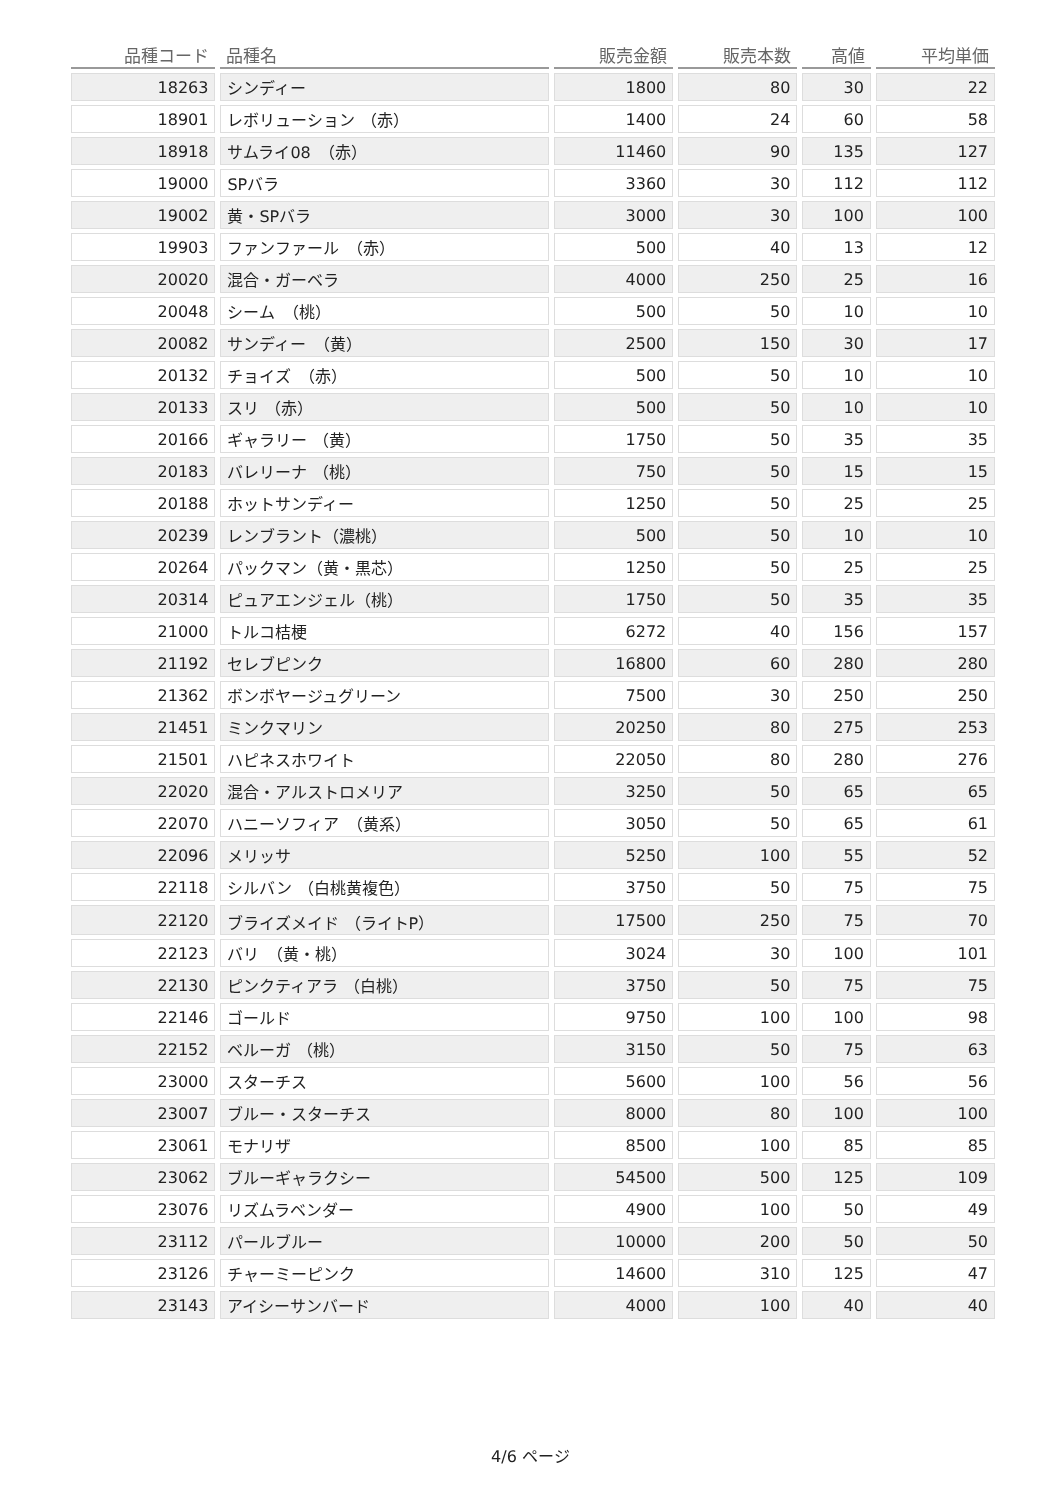| 品種コード | 品種名 | 販売金額 | 販売本数 | 高値 | 平均単価 |
| --- | --- | --- | --- | --- | --- |
| 18263 | シンディー | 1800 | 80 | 30 | 22 |
| 18901 | レボリューション （赤） | 1400 | 24 | 60 | 58 |
| 18918 | サムライ08 （赤） | 11460 | 90 | 135 | 127 |
| 19000 | SPバラ | 3360 | 30 | 112 | 112 |
| 19002 | 黄・SPバラ | 3000 | 30 | 100 | 100 |
| 19903 | ファンファール （赤） | 500 | 40 | 13 | 12 |
| 20020 | 混合・ガーベラ | 4000 | 250 | 25 | 16 |
| 20048 | シーム （桃） | 500 | 50 | 10 | 10 |
| 20082 | サンディー （黄） | 2500 | 150 | 30 | 17 |
| 20132 | チョイズ （赤） | 500 | 50 | 10 | 10 |
| 20133 | スリ （赤） | 500 | 50 | 10 | 10 |
| 20166 | ギャラリー （黄） | 1750 | 50 | 35 | 35 |
| 20183 | バレリーナ （桃） | 750 | 50 | 15 | 15 |
| 20188 | ホットサンディー | 1250 | 50 | 25 | 25 |
| 20239 | レンブラント（濃桃） | 500 | 50 | 10 | 10 |
| 20264 | パックマン（黄・黒芯） | 1250 | 50 | 25 | 25 |
| 20314 | ピュアエンジェル（桃） | 1750 | 50 | 35 | 35 |
| 21000 | トルコ桔梗 | 6272 | 40 | 156 | 157 |
| 21192 | セレブピンク | 16800 | 60 | 280 | 280 |
| 21362 | ボンボヤージュグリーン | 7500 | 30 | 250 | 250 |
| 21451 | ミンクマリン | 20250 | 80 | 275 | 253 |
| 21501 | ハピネスホワイト | 22050 | 80 | 280 | 276 |
| 22020 | 混合・アルストロメリア | 3250 | 50 | 65 | 65 |
| 22070 | ハニーソフィア （黄系） | 3050 | 50 | 65 | 61 |
| 22096 | メリッサ | 5250 | 100 | 55 | 52 |
| 22118 | シルバン （白桃黄複色） | 3750 | 50 | 75 | 75 |
| 22120 | ブライズメイド （ライトP） | 17500 | 250 | 75 | 70 |
| 22123 | バリ （黄・桃） | 3024 | 30 | 100 | 101 |
| 22130 | ピンクティアラ （白桃） | 3750 | 50 | 75 | 75 |
| 22146 | ゴールド | 9750 | 100 | 100 | 98 |
| 22152 | ベルーガ （桃） | 3150 | 50 | 75 | 63 |
| 23000 | スターチス | 5600 | 100 | 56 | 56 |
| 23007 | ブルー・スターチス | 8000 | 80 | 100 | 100 |
| 23061 | モナリザ | 8500 | 100 | 85 | 85 |
| 23062 | ブルーギャラクシー | 54500 | 500 | 125 | 109 |
| 23076 | リズムラベンダー | 4900 | 100 | 50 | 49 |
| 23112 | パールブルー | 10000 | 200 | 50 | 50 |
| 23126 | チャーミーピンク | 14600 | 310 | 125 | 47 |
| 23143 | アイシーサンバード | 4000 | 100 | 40 | 40 |
4/6 ページ